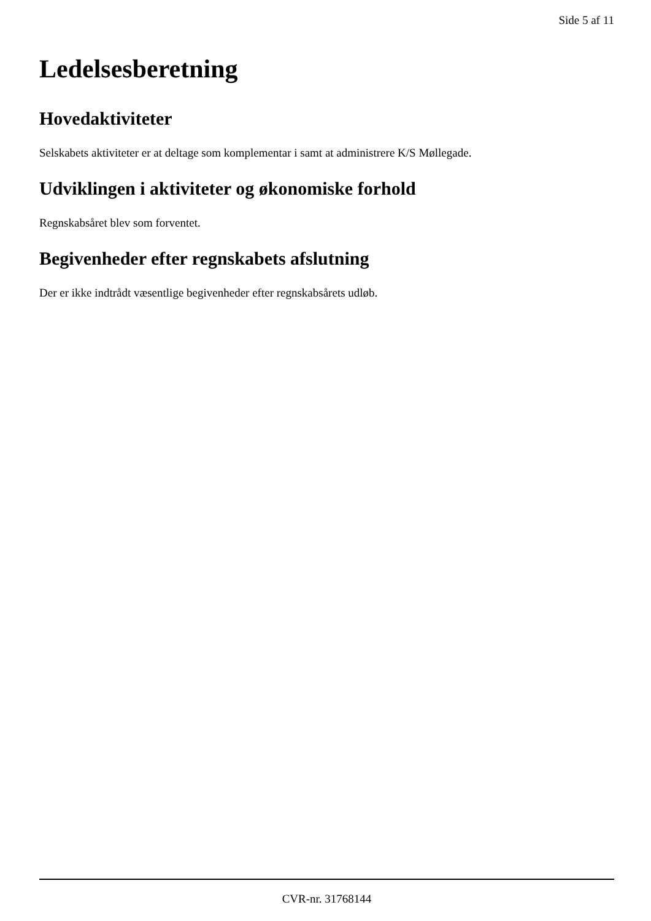Side 5 af 11
Ledelsesberetning
Hovedaktiviteter
Selskabets aktiviteter er at deltage som komplementar i samt at administrere K/S Møllegade.
Udviklingen i aktiviteter og økonomiske forhold
Regnskabsåret blev som forventet.
Begivenheder efter regnskabets afslutning
Der er ikke indtrådt væsentlige begivenheder efter regnskabsårets udløb.
CVR-nr. 31768144